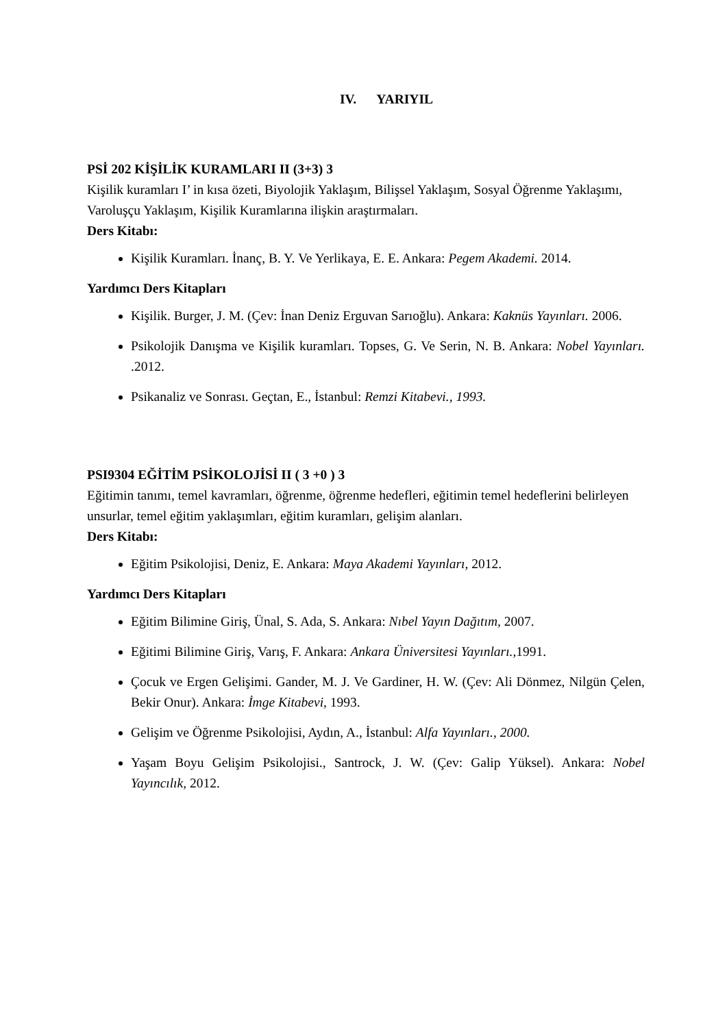IV. YARIYIL
PSİ 202 KİŞİLİK KURAMLARI II (3+3) 3
Kişilik kuramları I’ in kısa özeti, Biyolojik Yaklaşım, Bilişsel Yaklaşım, Sosyal Öğrenme Yaklaşımı, Varoluşçu Yaklaşım, Kişilik Kuramlarına ilişkin araştırmaları.
Ders Kitabı:
Kişilik Kuramları. İnanç, B. Y. Ve Yerlikaya, E. E. Ankara: Pegem Akademi. 2014.
Yardımcı Ders Kitapları
Kişilik. Burger, J. M. (Çev: İnan Deniz Erguvan Sarıoğlu). Ankara: Kaknüs Yayınları. 2006.
Psikolojik Danışma ve Kişilik kuramları. Topses, G. Ve Serin, N. B. Ankara: Nobel Yayınları. .2012.
Psikanaliz ve Sonrası. Geçtan, E., İstanbul: Remzi Kitabevi., 1993.
PSI9304 EĞİTİM PSİKOLOJİSİ II ( 3 +0 ) 3
Eğitimin tanımı, temel kavramları, öğrenme, öğrenme hedefleri, eğitimin temel hedeflerini belirleyen unsurlar, temel eğitim yaklaşımları, eğitim kuramları, gelişim alanları.
Ders Kitabı:
Eğitim Psikolojisi, Deniz, E. Ankara: Maya Akademi Yayınları, 2012.
Yardımcı Ders Kitapları
Eğitim Bilimine Giriş, Ünal, S. Ada, S. Ankara: Nıbel Yayın Dağıtım, 2007.
Eğitimi Bilimine Giriş, Varış, F. Ankara: Ankara Üniversitesi Yayınları., 1991.
Çocuk ve Ergen Gelişimi. Gander, M. J. Ve Gardiner, H. W. (Çev: Ali Dönmez, Nilgün Çelen, Bekir Onur). Ankara: İmge Kitabevi, 1993.
Gelişim ve Öğrenme Psikolojisi, Aydın, A., İstanbul: Alfa Yayınları., 2000.
Yaşam Boyu Gelişim Psikolojisi., Santrock, J. W. (Çev: Galip Yüksel). Ankara: Nobel Yayıncılık, 2012.